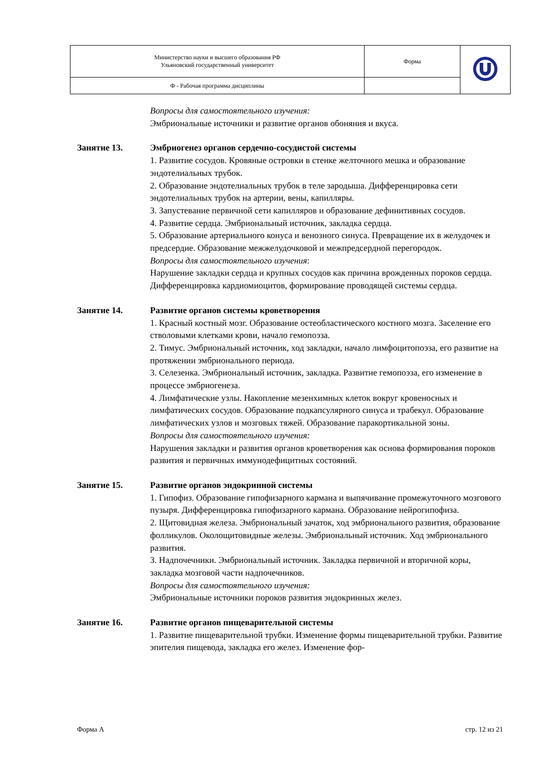| Министерство науки и высшего образования РФ Ульяновский государственный университет | Форма | |
| Ф - Рабочая программа дисциплины | | |
Вопросы для самостоятельного изучения:
Эмбриональные источники и развитие органов обоняния и вкуса.
Занятие 13. Эмбриогенез органов сердечно-сосудистой системы
1. Развитие сосудов. Кровяные островки в стенке желточного мешка и образование эндотелиальных трубок.
2. Образование эндотелиальных трубок в теле зародыша. Дифференцировка сети эндотелиальных трубок на артерии, вены, капилляры.
3. Запустевание первичной сети капилляров и образование дефинитивных сосудов.
4. Развитие сердца. Эмбриональный источник, закладка сердца.
5. Образование артериального конуса и венозного синуса. Превращение их в желудочек и предсердие. Образование межжелудочковой и межпредсердной перегородок.
Вопросы для самостоятельного изучения:
Нарушение закладки сердца и крупных сосудов как причина врожденных пороков сердца. Дифференцировка кардиомиоцитов, формирование проводящей системы сердца.
Занятие 14. Развитие органов системы кроветворения
1. Красный костный мозг. Образование остеобластического костного мозга. Заселение его стволовыми клетками крови, начало гемопоэза.
2. Тимус. Эмбриональный источник, ход закладки, начало лимфоцитопоэза, его развитие на протяжении эмбрионального периода.
3. Селезенка. Эмбриональный источник, закладка. Развитие гемопоэза, его изменение в процессе эмбриогенеза.
4. Лимфатические узлы. Накопление мезенхимных клеток вокруг кровеносных и лимфатических сосудов. Образование подкапсулярного синуса и трабекул. Образование лимфатических узлов и мозговых тяжей. Образование паракортикальной зоны.
Вопросы для самостоятельного изучения:
Нарушения закладки и развития органов кроветворения как основа формирования пороков развития и первичных иммунодефицитных состояний.
Занятие 15. Развитие органов эндокринной системы
1. Гипофиз. Образование гипофизарного кармана и выпячивание промежуточного мозгового пузыря. Дифференцировка гипофизарного кармана. Образование нейрогипофиза.
2. Щитовидная железа. Эмбриональный зачаток, ход эмбрионального развития, образование фолликулов. Околощитовидные железы. Эмбриональный источник. Ход эмбрионального развития.
3. Надпочечники. Эмбриональный источник. Закладка первичной и вторичной коры, закладка мозговой части надпочечников.
Вопросы для самостоятельного изучения:
Эмбриональные источники пороков развития эндокринных желез.
Занятие 16. Развитие органов пищеварительной системы
1. Развитие пищеварительной трубки. Изменение формы пищеварительной трубки. Развитие эпителия пищевода, закладка его желез. Изменение фор-
Форма А стр. 12 из 21